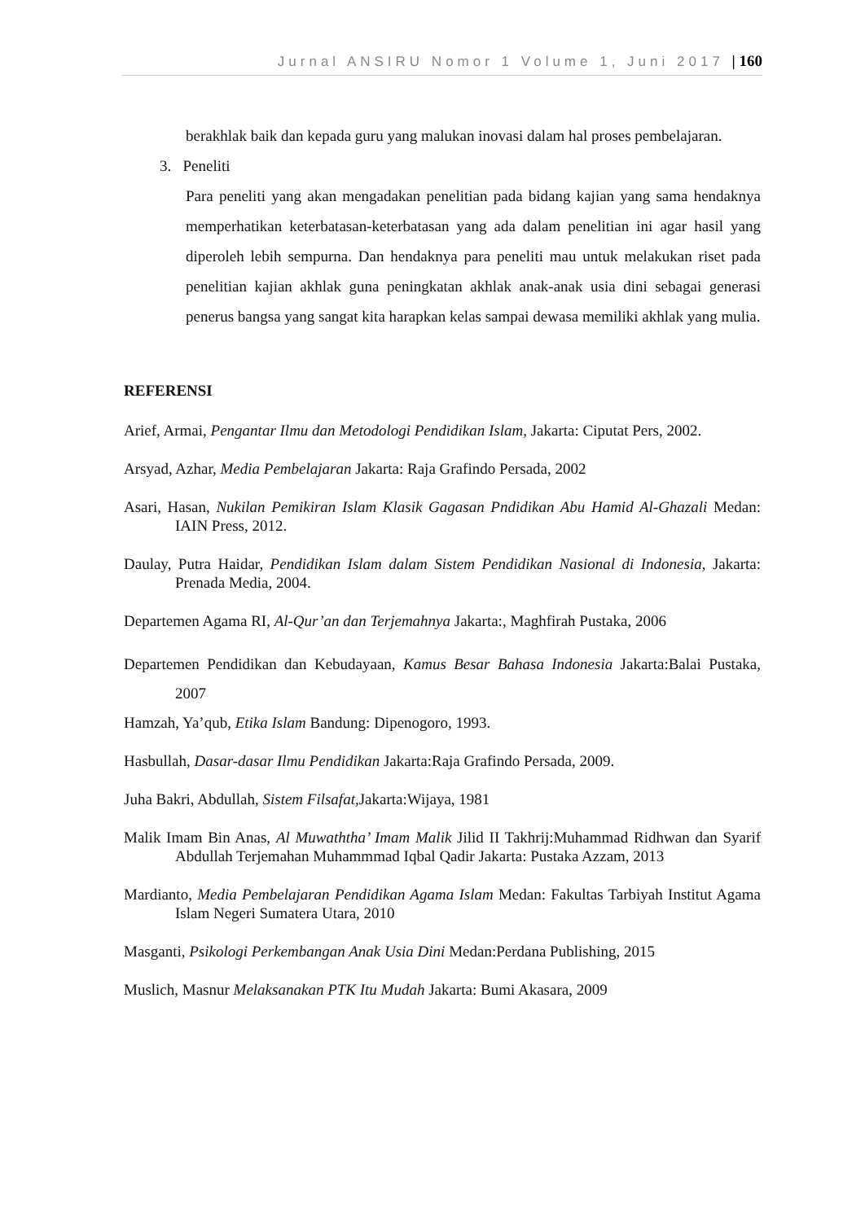Jurnal ANSIRU Nomor 1 Volume 1, Juni 2017 | 160
berakhlak baik dan kepada guru yang malukan inovasi dalam hal proses pembelajaran.
3. Peneliti
Para peneliti yang akan mengadakan penelitian pada bidang kajian yang sama hendaknya memperhatikan keterbatasan-keterbatasan yang ada dalam penelitian ini agar hasil yang diperoleh lebih sempurna. Dan hendaknya para peneliti mau untuk melakukan riset pada penelitian kajian akhlak guna peningkatan akhlak anak-anak usia dini sebagai generasi penerus bangsa yang sangat kita harapkan kelas sampai dewasa memiliki akhlak yang mulia.
REFERENSI
Arief, Armai, Pengantar Ilmu dan Metodologi Pendidikan Islam, Jakarta: Ciputat Pers, 2002.
Arsyad, Azhar, Media Pembelajaran Jakarta: Raja Grafindo Persada, 2002
Asari, Hasan, Nukilan Pemikiran Islam Klasik Gagasan Pndidikan Abu Hamid Al-Ghazali Medan: IAIN Press, 2012.
Daulay, Putra Haidar, Pendidikan Islam dalam Sistem Pendidikan Nasional di Indonesia, Jakarta: Prenada Media, 2004.
Departemen Agama RI, Al-Qur’an dan Terjemahnya Jakarta:, Maghfirah Pustaka, 2006
Departemen Pendidikan dan Kebudayaan, Kamus Besar Bahasa Indonesia Jakarta:Balai Pustaka, 2007
Hamzah, Ya’qub, Etika Islam Bandung: Dipenogoro, 1993.
Hasbullah, Dasar-dasar Ilmu Pendidikan Jakarta:Raja Grafindo Persada, 2009.
Juha Bakri, Abdullah, Sistem Filsafat, Jakarta:Wijaya, 1981
Malik Imam Bin Anas, Al Muwaththa’ Imam Malik Jilid II Takhrij:Muhammad Ridhwan dan Syarif Abdullah Terjemahan Muhammmad Iqbal Qadir Jakarta: Pustaka Azzam, 2013
Mardianto, Media Pembelajaran Pendidikan Agama Islam Medan: Fakultas Tarbiyah Institut Agama Islam Negeri Sumatera Utara, 2010
Masganti, Psikologi Perkembangan Anak Usia Dini Medan:Perdana Publishing, 2015
Muslich, Masnur Melaksanakan PTK Itu Mudah Jakarta: Bumi Akasara, 2009